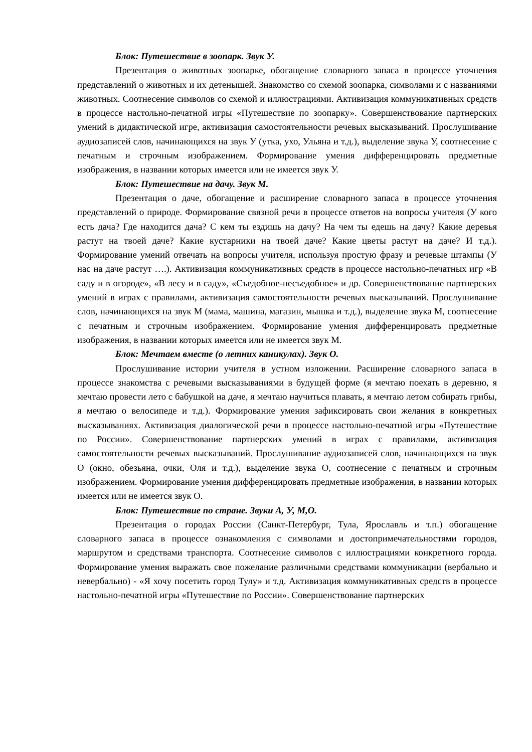Блок: Путешествие в зоопарк. Звук У.
Презентация о животных зоопарке, обогащение словарного запаса в процессе уточнения представлений о животных и их детенышей. Знакомство со схемой зоопарка, символами и с названиями животных. Соотнесение символов со схемой и иллюстрациями. Активизация коммуникативных средств в процессе настольно-печатной игры «Путешествие по зоопарку». Совершенствование партнерских умений в дидактической игре, активизация самостоятельности речевых высказываний. Прослушивание аудиозаписей слов, начинающихся на звук У (утка, ухо, Ульяна и т.д.), выделение звука У, соотнесение с печатным и строчным изображением. Формирование умения дифференцировать предметные изображения, в названии которых имеется или не имеется звук У.
Блок: Путешествие на дачу. Звук М.
Презентация о даче, обогащение и расширение словарного запаса в процессе уточнения представлений о природе. Формирование связной речи в процессе ответов на вопросы учителя (У кого есть дача? Где находится дача? С кем ты ездишь на дачу? На чем ты едешь на дачу? Какие деревья растут на твоей даче? Какие кустарники на твоей даче? Какие цветы растут на даче? И т.д.). Формирование умений отвечать на вопросы учителя, используя простую фразу и речевые штампы (У нас на даче растут ….). Активизация коммуникативных средств в процессе настольно-печатных игр «В саду и в огороде», «В лесу и в саду», «Съедобное-несъедобное» и др. Совершенствование партнерских умений в играх с правилами, активизация самостоятельности речевых высказываний. Прослушивание слов, начинающихся на звук М (мама, машина, магазин, мышка и т.д.), выделение звука М, соотнесение с печатным и строчным изображением. Формирование умения дифференцировать предметные изображения, в названии которых имеется или не имеется звук М.
Блок: Мечтаем вместе (о летних каникулах). Звук О.
Прослушивание истории учителя в устном изложении. Расширение словарного запаса в процессе знакомства с речевыми высказываниями в будущей форме (я мечтаю поехать в деревню, я мечтаю провести лето с бабушкой на даче, я мечтаю научиться плавать, я мечтаю летом собирать грибы, я мечтаю о велосипеде и т.д.). Формирование умения зафиксировать свои желания в конкретных высказываниях. Активизация диалогической речи в процессе настольно-печатной игры «Путешествие по России». Совершенствование партнерских умений в играх с правилами, активизация самостоятельности речевых высказываний. Прослушивание аудиозаписей слов, начинающихся на звук О (окно, обезьяна, очки, Оля и т.д.), выделение звука О, соотнесение с печатным и строчным изображением. Формирование умения дифференцировать предметные изображения, в названии которых имеется или не имеется звук О.
Блок: Путешествие по стране. Звуки А, У, М,О.
Презентация о городах России (Санкт-Петербург, Тула, Ярославль и т.п.) обогащение словарного запаса в процессе ознакомления с символами и достопримечательностями городов, маршрутом и средствами транспорта. Соотнесение символов с иллюстрациями конкретного города. Формирование умения выражать свое пожелание различными средствами коммуникации (вербально и невербально) - «Я хочу посетить город Тулу» и т.д. Активизация коммуникативных средств в процессе настольно-печатной игры «Путешествие по России». Совершенствование партнерских